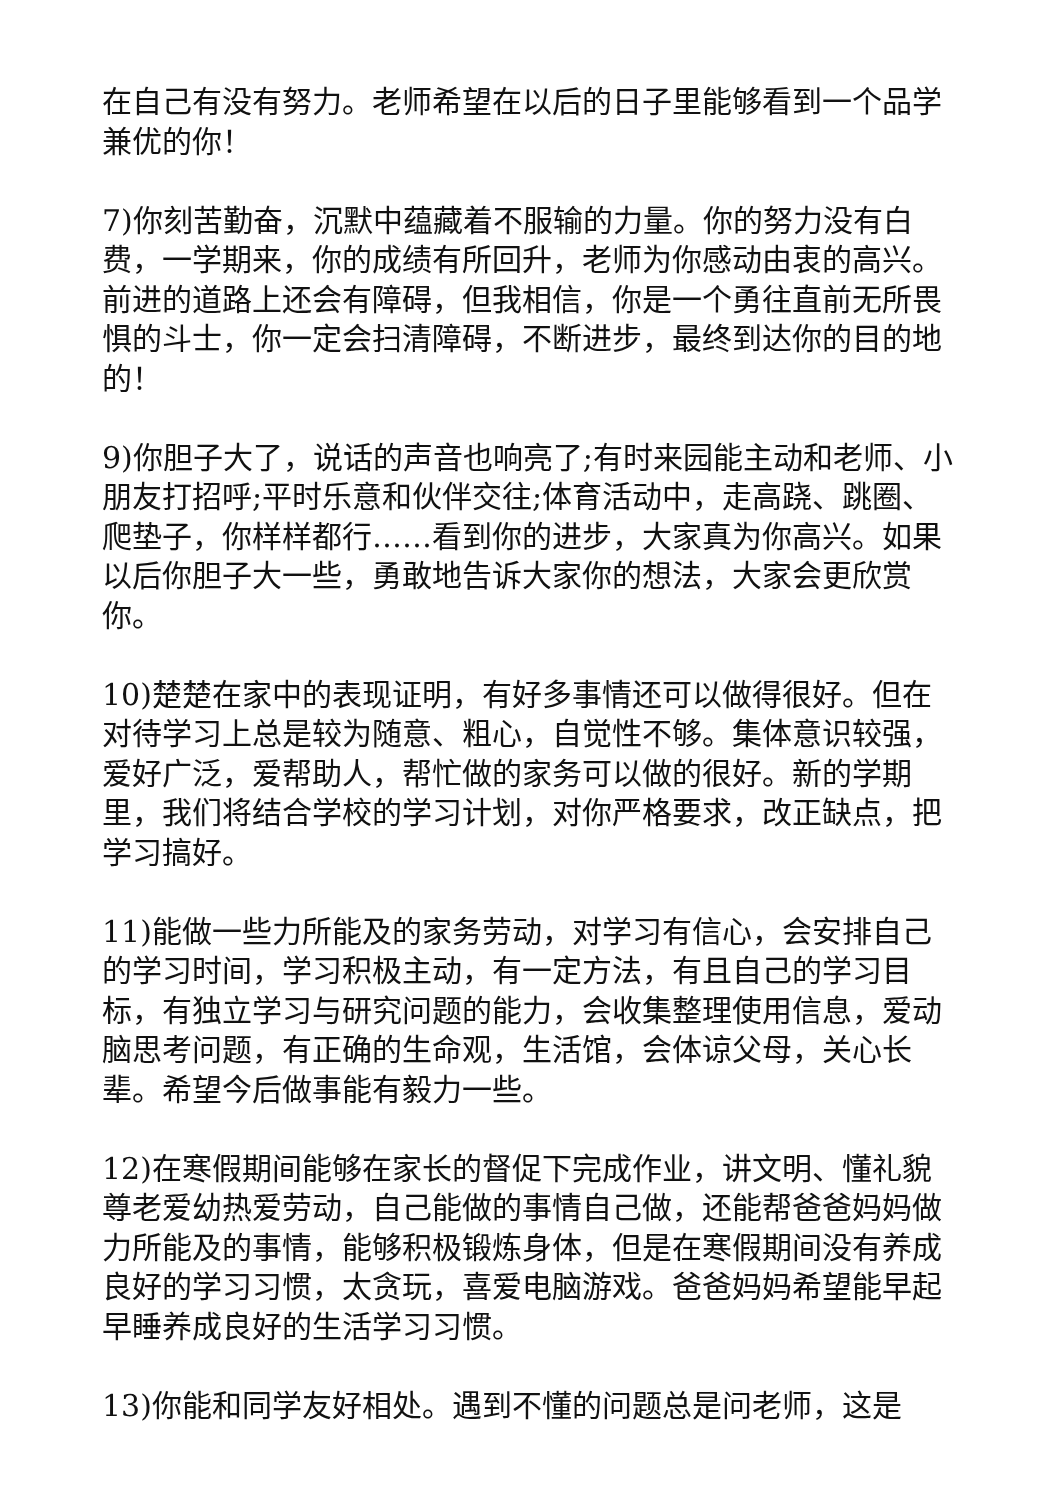在自己有没有努力。老师希望在以后的日子里能够看到一个品学兼优的你！
7)你刻苦勤奋，沉默中蕴藏着不服输的力量。你的努力没有白费，一学期来，你的成绩有所回升，老师为你感动由衷的高兴。前进的道路上还会有障碍，但我相信，你是一个勇往直前无所畏惧的斗士，你一定会扫清障碍，不断进步，最终到达你的目的地的！
9)你胆子大了，说话的声音也响亮了;有时来园能主动和老师、小朋友打招呼;平时乐意和伙伴交往;体育活动中，走高跷、跳圈、爬垫子，你样样都行……看到你的进步，大家真为你高兴。如果以后你胆子大一些，勇敢地告诉大家你的想法，大家会更欣赏你。
10)楚楚在家中的表现证明，有好多事情还可以做得很好。但在对待学习上总是较为随意、粗心，自觉性不够。集体意识较强，爱好广泛，爱帮助人，帮忙做的家务可以做的很好。新的学期里，我们将结合学校的学习计划，对你严格要求，改正缺点，把学习搞好。
11)能做一些力所能及的家务劳动，对学习有信心，会安排自己的学习时间，学习积极主动，有一定方法，有且自己的学习目标，有独立学习与研究问题的能力，会收集整理使用信息，爱动脑思考问题，有正确的生命观，生活馆，会体谅父母，关心长辈。希望今后做事能有毅力一些。
12)在寒假期间能够在家长的督促下完成作业，讲文明、懂礼貌尊老爱幼热爱劳动，自己能做的事情自己做，还能帮爸爸妈妈做力所能及的事情，能够积极锻炼身体，但是在寒假期间没有养成良好的学习习惯，太贪玩，喜爱电脑游戏。爸爸妈妈希望能早起早睡养成良好的生活学习习惯。
13)你能和同学友好相处。遇到不懂的问题总是问老师，这是